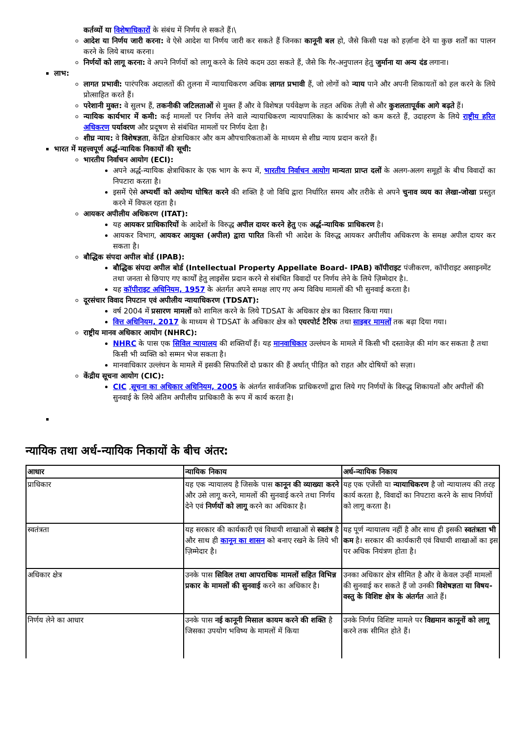कर्तव्यों या विशेषाधिकारों के संबंध में निर्णय ले सकते हैं।\
आदेश या निर्णय जारी करना: वे ऐसे आदेश या निर्णय जारी कर सकते हैं जिनका कानूनी बल हो, जैसे किसी पक्ष को हर्ज़ाना देने या कुछ शर्तों का पालन करने के लिये बाध्य करना।
निर्णयों को लागू करना: वे अपने निर्णयों को लागू करने के लिये कदम उठा सकते हैं, जैसे कि गैर-अनुपालन हेतु जुर्माना या अन्य दंड लगाना।
लाभ:
लागत प्रभावी: पारंपरिक अदालतों की तुलना में न्यायाधिकरण अधिक लागत प्रभावी हैं, जो लोगों को न्याय पाने और अपनी शिकायतों को हल करने के लिये प्रोत्साहित करते हैं।
परेशानी मुक्त: वे सुलभ हैं, तकनीकी जटिलताओं से मुक्त हैं और वे विशेषज्ञ पर्यवेक्षण के तहत अधिक तेज़ी से और कुशलतापूर्वक आगे बढ़ते हैं।
न्यायिक कार्यभार में कमी: कई मामलों पर निर्णय लेने वाले न्यायाधिकरण न्यायपालिका के कार्यभार को कम करते हैं, उदाहरण के लिये राष्ट्रीय हरित अधिकरण पर्यावरण और प्रदूषण से संबंधित मामलों पर निर्णय देता है।
शीघ्र न्याय: वे विशेषज्ञता, केंद्रित क्षेत्राधिकार और कम औपचारिकताओं के माध्यम से शीघ्र न्याय प्रदान करते हैं।
भारत में महत्त्वपूर्ण अर्द्ध-न्यायिक निकायों की सूची:
भारतीय निर्वाचन आयोग (ECI):
अपने अर्द्ध-न्यायिक क्षेत्राधिकार के एक भाग के रूप में, भारतीय निर्वाचन आयोग मान्यता प्राप्त दलों के अलग-अलग समूहों के बीच विवादों का निपटारा करता है।
इसमें ऐसे अभ्यर्थी को अयोग्य घोषित करने की शक्ति है जो विधि द्वारा निर्धारित समय और तरीके से अपने चुनाव व्यय का लेखा-जोखा प्रस्तुत करने में विफल रहता है।
आयकर अपीलीय अधिकरण (ITAT):
यह आयकर प्राधिकारियों के आदेशों के विरुद्ध अपील दायर करने हेतु एक अर्द्ध-न्यायिक प्राधिकरण है।
आयकर विभाग, आयकर आयुक्त (अपील) द्वारा पारित किसी भी आदेश के विरुद्ध आयकर अपीलीय अधिकरण के समक्ष अपील दायर कर सकता है।
बौद्धिक संपदा अपील बोर्ड (IPAB):
बौद्धिक संपदा अपील बोर्ड (Intellectual Property Appellate Board- IPAB) कॉपीराइट पंजीकरण, कॉपीराइट असाइनमेंट तथा जनता से छिपाए गए कार्यों हेतु लाइसेंस प्रदान करने से संबंधित विवादों पर निर्णय लेने के लिये ज़िम्मेदार है।.
यह कॉपीराइट अधिनियम, 1957 के अंतर्गत अपने समक्ष लाए गए अन्य विविध मामलों की भी सुनवाई करता है।
दूरसंचार विवाद निपटान एवं अपीलीय न्यायाधिकरण (TDSAT):
वर्ष 2004 में प्रसारण मामलों को शामिल करने के लिये TDSAT के अधिकार क्षेत्र का विस्तार किया गया।
वित्त अधिनियम, 2017 के माध्यम से TDSAT के अधिकार क्षेत्र को एयरपोर्ट टैरिफ तथा साइबर मामलों तक बढ़ा दिया गया।
राष्ट्रीय मानव अधिकार आयोग (NHRC):
NHRC के पास एक सिविल न्यायालय की शक्तियाँ हैं। यह मानवाधिकार उल्लंघन के मामले में किसी भी दस्तावेज़ की मांग कर सकता है तथा किसी भी व्यक्ति को सम्मन भेज सकता है।
मानवाधिकार उल्लंघन के मामले में इसकी सिफारिशें दो प्रकार की हैं अर्थात् पीड़ित को राहत और दोषियों को सज़ा।
केंद्रीय सूचना आयोग (CIC):
CIC ,सूचना का अधिकार अधिनियम, 2005 के अंतर्गत सार्वजनिक प्राधिकरणों द्वारा लिये गए निर्णयों के विरुद्ध शिकायतों और अपीलों की सुनवाई के लिये अंतिम अपीलीय प्राधिकारी के रूप में कार्य करता है।
न्यायिक तथा अर्ध-न्यायिक निकायों के बीच अंतर:
| आधार | न्यायिक निकाय | अर्ध-न्यायिक निकाय |
| --- | --- | --- |
| प्राधिकार | यह एक न्यायालय है जिसके पास कानून की व्याख्या करने और उसे लागू करने, मामलों की सुनवाई करने तथा निर्णय देने एवं निर्णयों को लागू करने का अधिकार है। | यह एक एजेंसी या न्यायाधिकरण है जो न्यायालय की तरह कार्य करता है, विवादों का निपटारा करने के साथ निर्णयों को लागू करता है। |
| स्वतंत्रता | यह सरकार की कार्यकारी एवं विधायी शाखाओं से स्वतंत्र है और साथ ही कानून का शासन को बनाए रखने के लिये भी ज़िम्मेदार है। | यह पूर्ण न्यायालय नहीं है और साथ ही इसकी स्वतंत्रता भी कम है। सरकार की कार्यकारी एवं विधायी शाखाओं का इस पर अधिक नियंत्रण होता है। |
| अधिकार क्षेत्र | उनके पास सिविल तथा आपराधिक मामलों सहित विभिन्न प्रकार के मामलों की सुनवाई करने का अधिकार है। | उनका अधिकार क्षेत्र सीमित है और वे केवल उन्हीं मामलों की सुनवाई कर सकते हैं जो उनकी विशेषज्ञता या विषय-वस्तु के विशिष्ट क्षेत्र के अंतर्गत आते हैं। |
| निर्णय लेने का आधार | उनके पास नई कानूनी मिसाल कायम करने की शक्ति है जिसका उपयोग भविष्य के मामलों में किया | उनके निर्णय विशिष्ट मामले पर विद्यमान कानूनों को लागू करने तक सीमित होते हैं। |